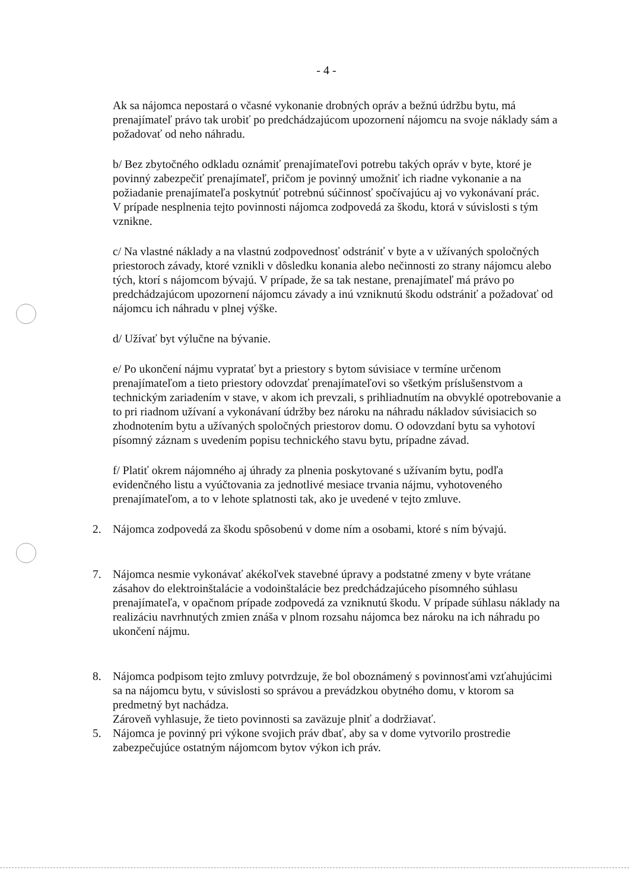- 4 -
Ak sa nájomca nepostará o včasné vykonanie drobných opráv a bežnú údržbu bytu, má prenajímateľ právo tak urobiť po predchádzajúcom upozornení nájomcu na svoje náklady sám a požadovať od neho náhradu.
b/ Bez zbytočného odkladu oznámiť prenajímateľovi potrebu takých opráv v byte, ktoré je povinný zabezpečiť prenajímateľ, pričom je povinný umožniť ich riadne vykonanie a na požiadanie prenajímateľa poskytnúť potrebnú súčinnosť spočívajúcu aj vo vykonávaní prác.
V prípade nesplnenia tejto povinnosti nájomca zodpovedá za škodu, ktorá v súvislosti s tým vznikne.
c/ Na vlastné náklady a na vlastnú zodpovednosť odstrániť v byte a v užívaných spoločných priestoroch závady, ktoré vznikli v dôsledku konania alebo nečinnosti zo strany nájomcu alebo tých, ktorí s nájomcom bývajú. V prípade, že sa tak nestane, prenajímateľ má právo po predchádzajúcom upozornení nájomcu závady a inú vzniknutú škodu odstrániť a požadovať od nájomcu ich náhradu v plnej výške.
d/ Užívať byt výlučne na bývanie.
e/ Po ukončení nájmu vypratať byt a priestory s bytom súvisiace v termíne určenom prenajímateľom a tieto priestory odovzdať prenajímateľovi so všetkým príslušenstvom a technickým zariadením v stave, v akom ich prevzali, s prihliadnutím na obvyklé opotrebovanie a to pri riadnom užívaní a vykonávaní údržby bez nároku na náhradu nákladov súvisiacich so zhodnotením bytu a užívaných spoločných priestorov domu. O odovzdaní bytu sa vyhotoví písomný záznam s uvedením popisu technického stavu bytu, prípadne závad.
f/ Platiť okrem nájomného aj úhrady za plnenia poskytované s užívaním bytu, podľa evidenčného listu a vyúčtovania za jednotlivé mesiace trvania nájmu, vyhotoveného prenajímateľom, a to v lehote splatnosti tak, ako je uvedené v tejto zmluve.
2. Nájomca zodpovedá za škodu spôsobenú v dome ním a osobami, ktoré s ním bývajú.
7. Nájomca nesmie vykonávať akékoľvek stavebné úpravy a podstatné zmeny v byte vrátane zásahov do elektroinštalácie a vodoinštalácie bez predchádzajúceho písomného súhlasu prenajímateľa, v opačnom prípade zodpovedá za vzniknutú škodu. V prípade súhlasu náklady na realizáciu navrhnutých zmien znáša v plnom rozsahu nájomca bez nároku na ich náhradu po ukončení nájmu.
8. Nájomca podpisom tejto zmluvy potvrdzuje, že bol oboznámený s povinnosťami vzťahujúcimi sa na nájomcu bytu, v súvislosti so správou a prevádzkou obytného domu, v ktorom sa predmetný byt nachádza.
Zároveň vyhlasuje, že tieto povinnosti sa zaväzuje plniť a dodržiavať.
5. Nájomca je povinný pri výkone svojich práv dbať, aby sa v dome vytvorilo prostredie zabezpečujúce ostatným nájomcom bytov výkon ich práv.